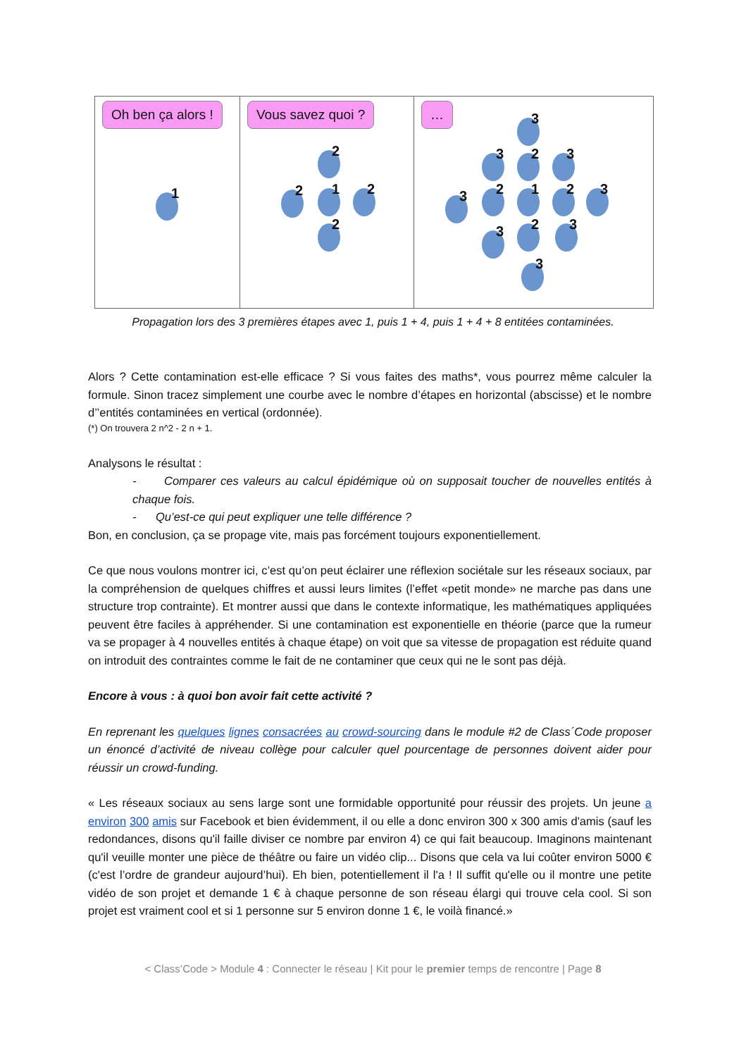Oh ben ça alors !
1
Vous savez quoi ?
1
2
2 2
2
…
1
3
2 2
3 3
2
2
3 3
3 3
3
Propagation lors des 3 premières étapes avec 1, puis 1 + 4, puis 1 + 4 + 8 entitées contaminées.
Alors ? Cette contamination est-elle efficace ? Si vous faites des maths*, vous pourrez même calculer la formule. Sinon tracez simplement une courbe avec le nombre d’étapes en horizontal (abscisse) et le nombre d’’entités contaminées en vertical (ordonnée).
(*) On trouvera 2 n^2 - 2 n + 1.
Analysons le résultat :
- Comparer ces valeurs au calcul épidémique où on supposait toucher de nouvelles entités à chaque fois.
- Qu’est-ce qui peut expliquer une telle différence ?
Bon, en conclusion, ça se propage vite, mais pas forcément toujours exponentiellement.
Ce que nous voulons montrer ici, c’est qu’on peut éclairer une réflexion sociétale sur les réseaux sociaux, par la compréhension de quelques chiffres et aussi leurs limites (l’effet «petit monde» ne marche pas dans une structure trop contrainte). Et montrer aussi que dans le contexte informatique, les mathématiques appliquées peuvent être faciles à appréhender. Si une contamination est exponentielle en théorie (parce que la rumeur va se propager à 4 nouvelles entités à chaque étape) on voit que sa vitesse de propagation est réduite quand on introduit des contraintes comme le fait de ne contaminer que ceux qui ne le sont pas déjà.
Encore à vous : à quoi bon avoir fait cette activité ?
En reprenant les quelques lignes consacrées au crowd-sourcing dans le module #2 de Class´Code proposer un énoncé d’activité de niveau collège pour calculer quel pourcentage de personnes doivent aider pour réussir un crowd-funding.
« Les réseaux sociaux au sens large sont une formidable opportunité pour réussir des projets. Un jeune a environ 300 amis sur Facebook et bien évidemment, il ou elle a donc environ 300 x 300 amis d'amis (sauf les redondances, disons qu'il faille diviser ce nombre par environ 4) ce qui fait beaucoup. Imaginons maintenant qu'il veuille monter une pièce de théâtre ou faire un vidéo clip... Disons que cela va lui coûter environ 5000 € (c'est l’ordre de grandeur aujourd’hui). Eh bien, potentiellement il l'a ! Il suffit qu'elle ou il montre une petite vidéo de son projet et demande 1 € à chaque personne de son réseau élargi qui trouve cela cool. Si son projet est vraiment cool et si 1 personne sur 5 environ donne 1 €, le voilà financé.»
< Class’Code > Module 4 : Connecter le réseau | Kit pour le premier temps de rencontre | Page 8